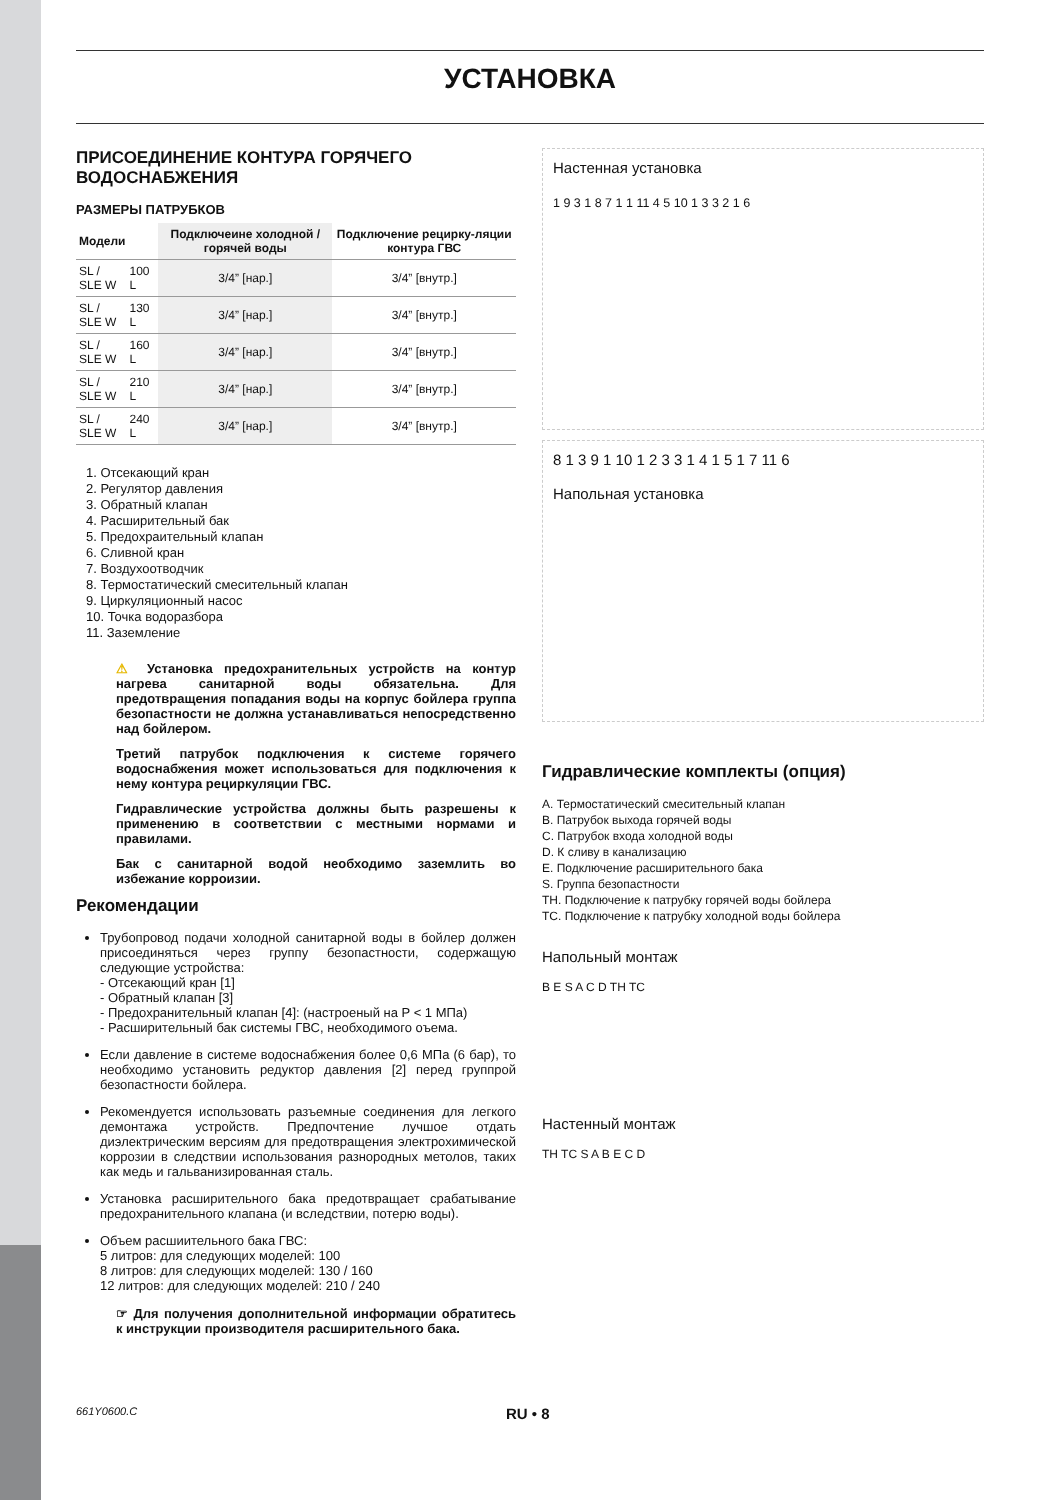УСТАНОВКА
ПРИСОЕДИНЕНИЕ КОНТУРА ГОРЯЧЕГО ВОДОСНАБЖЕНИЯ
РАЗМЕРЫ ПАТРУБКОВ
| Модели | | Подключеине холодной / горячей воды | Подключение рецирку-ляции контура ГВС |
| --- | --- | --- | --- |
| SL / SLE W | 100 L | 3/4” [нар.] | 3/4” [внутр.] |
| SL / SLE W | 130 L | 3/4” [нар.] | 3/4” [внутр.] |
| SL / SLE W | 160 L | 3/4” [нар.] | 3/4” [внутр.] |
| SL / SLE W | 210 L | 3/4” [нар.] | 3/4” [внутр.] |
| SL / SLE W | 240 L | 3/4” [нар.] | 3/4” [внутр.] |
1. Отсекающий кран
2. Регулятор давления
3. Обратный клапан
4. Расширительный бак
5. Предохраительный клапан
6. Сливной кран
7. Воздухоотводчик
8. Термостатический смесительный клапан
9. Циркуляционный насос
10. Точка водоразбора
11. Заземление
⚠ Установка предохранительных устройств на контур нагрева санитарной воды обязательна. Для предотвращения попадания воды на корпус бойлера группа безопастности не должна устанавливаться непосредственно над бойлером.
Третий патрубок подключения к системе горячего водоснабжения может использоваться для подключения к нему контура рециркуляции ГВС.
Гидравлические устройства должны быть разрешены к применению в соответствии с местными нормами и правилами.
Бак с санитарной водой необходимо заземлить во избежание корроизии.
Рекомендации
Трубопровод подачи холодной санитарной воды в бойлер должен присоединяться через группу безопастности, содержащую следующие устройства:
- Отсекающий кран [1]
- Обратный клапан [3]
- Предохранительный клапан [4]: (настроеный на P < 1 МПа)
- Расширительный бак системы ГВС, необходимого оъема.
Если давление в системе водоснабжения более 0,6 МПа (6 бар), то необходимо установить редуктор давления [2] перед группрой безопастности бойлера.
Рекомендуется использовать разъемные соединения для легкого демонтажа устройств. Предпочтение лучшое отдать диэлектрическим версиям для предотвращения электрохимической коррозии в следствии использования разнородных метолов, таких как медь и гальванизированная сталь.
Установка расширительного бака предотвращает срабатывание предохранительного клапана (и вследствии, потерю воды).
Объем расшиительного бака ГВС:
5 литров: для следующих моделей: 100
8 литров: для следующих моделей: 130 / 160
12 литров: для следующих моделей: 210 / 240
☞ Для получения дополнительной информации обратитесь к инструкции производителя расширительного бака.
Настенная установка
1 9 3 1 8 7 1 1 11 4 5 10 1 3 3 2 1 6
8 1 3 9 1 10 1 2 3 3 1 4 1 5 1 7 11 6
Напольная установка
Гидравлические комплекты (опция)
A. Термостатический смесительный клапан
B. Патрубок выхода горячей воды
C. Патрубок входа холодной воды
D. К сливу в канализацию
E. Подключение расширительного бака
S. Группа безопастности
TH. Подключение к патрубку горячей воды бойлера
TC. Подключение к патрубку холодной воды бойлера
Напольный монтаж
B E S A C D TH TC
Настенный монтаж
TH TC S A B E C D
661Y0600.C RU • 8